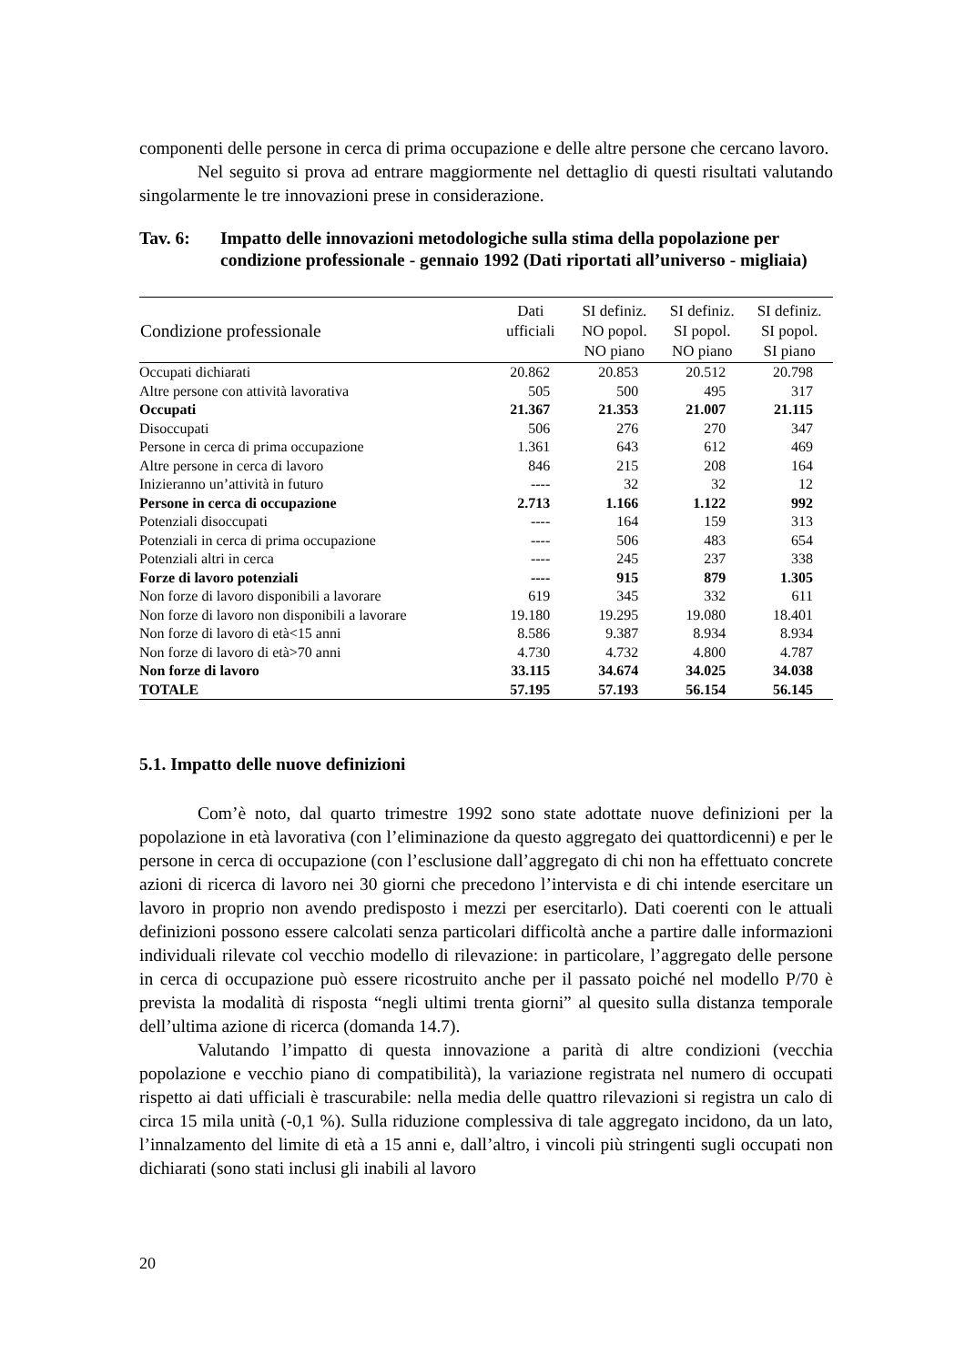componenti delle persone in cerca di prima occupazione e delle altre persone che cercano lavoro.
Nel seguito si prova ad entrare maggiormente nel dettaglio di questi risultati valutando singolarmente le tre innovazioni prese in considerazione.
Tav. 6: Impatto delle innovazioni metodologiche sulla stima della popolazione per condizione professionale - gennaio 1992 (Dati riportati all’universo - migliaia)
| Condizione professionale | Dati ufficiali | SI definiz. NO popol. NO piano | SI definiz. SI popol. NO piano | SI definiz. SI popol. SI piano |
| --- | --- | --- | --- | --- |
| Occupati dichiarati | 20.862 | 20.853 | 20.512 | 20.798 |
| Altre persone con attività lavorativa | 505 | 500 | 495 | 317 |
| Occupati | 21.367 | 21.353 | 21.007 | 21.115 |
| Disoccupati | 506 | 276 | 270 | 347 |
| Persone in cerca di prima occupazione | 1.361 | 643 | 612 | 469 |
| Altre persone in cerca di lavoro | 846 | 215 | 208 | 164 |
| Inizieranno un’attività in futuro | ---- | 32 | 32 | 12 |
| Persone in cerca di occupazione | 2.713 | 1.166 | 1.122 | 992 |
| Potenziali disoccupati | ---- | 164 | 159 | 313 |
| Potenziali in cerca di prima occupazione | ---- | 506 | 483 | 654 |
| Potenziali altri in cerca | ---- | 245 | 237 | 338 |
| Forze di lavoro potenziali | ---- | 915 | 879 | 1.305 |
| Non forze di lavoro disponibili a lavorare | 619 | 345 | 332 | 611 |
| Non forze di lavoro non disponibili a lavorare | 19.180 | 19.295 | 19.080 | 18.401 |
| Non forze di lavoro di età<15 anni | 8.586 | 9.387 | 8.934 | 8.934 |
| Non forze di lavoro di età>70 anni | 4.730 | 4.732 | 4.800 | 4.787 |
| Non forze di lavoro | 33.115 | 34.674 | 34.025 | 34.038 |
| TOTALE | 57.195 | 57.193 | 56.154 | 56.145 |
5.1. Impatto delle nuove definizioni
Com’è noto, dal quarto trimestre 1992 sono state adottate nuove definizioni per la popolazione in età lavorativa (con l’eliminazione da questo aggregato dei quattordicenni) e per le persone in cerca di occupazione (con l’esclusione dall’aggregato di chi non ha effettuato concrete azioni di ricerca di lavoro nei 30 giorni che precedono l’intervista e di chi intende esercitare un lavoro in proprio non avendo predisposto i mezzi per esercitarlo). Dati coerenti con le attuali definizioni possono essere calcolati senza particolari difficoltà anche a partire dalle informazioni individuali rilevate col vecchio modello di rilevazione: in particolare, l’aggregato delle persone in cerca di occupazione può essere ricostruito anche per il passato poiché nel modello P/70 è prevista la modalità di risposta “negli ultimi trenta giorni” al quesito sulla distanza temporale dell’ultima azione di ricerca (domanda 14.7).
Valutando l’impatto di questa innovazione a parità di altre condizioni (vecchia popolazione e vecchio piano di compatibilità), la variazione registrata nel numero di occupati rispetto ai dati ufficiali è trascurabile: nella media delle quattro rilevazioni si registra un calo di circa 15 mila unità (-0,1 %). Sulla riduzione complessiva di tale aggregato incidono, da un lato, l’innalzamento del limite di età a 15 anni e, dall’altro, i vincoli più stringenti sugli occupati non dichiarati (sono stati inclusi gli inabili al lavoro
20